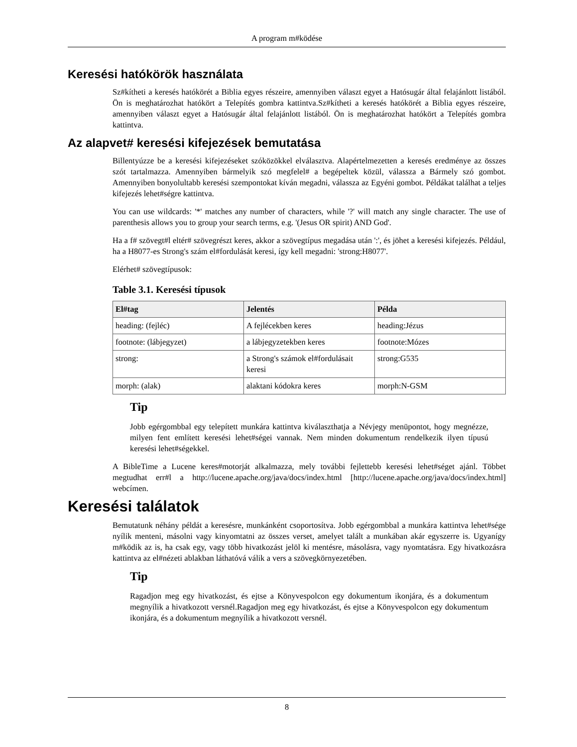A program m#ködése
Keresési hatókörök használata
Sz#kítheti a keresés hatókörét a Biblia egyes részeire, amennyiben választ egyet a Hatósugár által felajánlott listából. Ön is meghatározhat hatókört a Telepítés gombra kattintva.Sz#kítheti a keresés hatókörét a Biblia egyes részeire, amennyiben választ egyet a Hatósugár által felajánlott listából. Ön is meghatározhat hatókört a Telepítés gombra kattintva.
Az alapvet# keresési kifejezések bemutatása
Billentyúzze be a keresési kifejezéseket szóközökkel elválasztva. Alapértelmezetten a keresés eredménye az összes szót tartalmazza. Amennyiben bármelyik szó megfelel# a begépeltek közül, válassza a Bármely szó gombot. Amennyiben bonyolultabb keresési szempontokat kíván megadni, válassza az Egyéni gombot. Példákat találhat a teljes kifejezés lehet#ségre kattintva.
You can use wildcards: '*' matches any number of characters, while '?' will match any single character. The use of parenthesis allows you to group your search terms, e.g. '(Jesus OR spirit) AND God'.
Ha a f# szövegt#l eltér# szövegrészt keres, akkor a szövegtípus megadása után ':', és jöhet a keresési kifejezés. Például, ha a H8077-es Strong's szám el#fordulását keresi, így kell megadni: 'strong:H8077'.
Elérhet# szövegtípusok:
Table 3.1. Keresési típusok
| El#tag | Jelentés | Példa |
| --- | --- | --- |
| heading: (fejléc) | A fejlécekben keres | heading:Jézus |
| footnote: (lábjegyzet) | a lábjegyzetekben keres | footnote:Mózes |
| strong: | a Strong's számok el#fordulásait keresi | strong:G535 |
| morph: (alak) | alaktani kódokra keres | morph:N-GSM |
Tip
Jobb egérgombbal egy telepített munkára kattintva kiválaszthatja a Névjegy menüpontot, hogy megnézze, milyen fent említett keresési lehet#ségei vannak. Nem minden dokumentum rendelkezik ilyen típusú keresési lehet#ségekkel.
A BibleTime a Lucene keres#motorját alkalmazza, mely további fejlettebb keresési lehet#séget ajánl. Többet megtudhat err#l a http://lucene.apache.org/java/docs/index.html [http://lucene.apache.org/java/docs/index.html] webcímen.
Keresési találatok
Bemutatunk néhány példát a keresésre, munkánként csoportosítva. Jobb egérgombbal a munkára kattintva lehet#sége nyílik menteni, másolni vagy kinyomtatni az összes verset, amelyet talált a munkában akár egyszerre is. Ugyanígy m#ködik az is, ha csak egy, vagy több hivatkozást jelöl ki mentésre, másolásra, vagy nyomtatásra. Egy hivatkozásra kattintva az el#nézeti ablakban láthatóvá válik a vers a szövegkörnyezetében.
Tip
Ragadjon meg egy hivatkozást, és ejtse a Könyvespolcon egy dokumentum ikonjára, és a dokumentum megnyílik a hivatkozott versnél.Ragadjon meg egy hivatkozást, és ejtse a Könyvespolcon egy dokumentum ikonjára, és a dokumentum megnyílik a hivatkozott versnél.
8